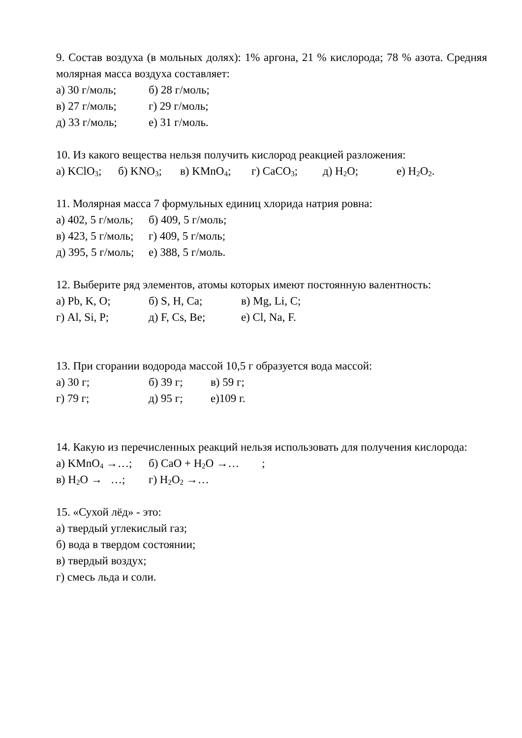9. Состав воздуха (в мольных долях): 1% аргона, 21 % кислорода; 78 % азота. Средняя молярная масса воздуха составляет:
а) 30 г/моль; б) 28 г/моль;
в) 27 г/моль; г) 29 г/моль;
д) 33 г/моль; е) 31 г/моль.
10. Из какого вещества нельзя получить кислород реакцией разложения:
а) KClO<sub>3</sub>; б) KNO<sub>3</sub>; в) KMnO<sub>4</sub>; г) CaCO<sub>3</sub>; д) H<sub>2</sub>O; е) H<sub>2</sub>O<sub>2</sub>.
11. Молярная масса 7 формульных единиц хлорида натрия ровна:
а) 402, 5 г/моль; б) 409, 5 г/моль;
в) 423, 5 г/моль; г) 409, 5 г/моль;
д) 395, 5 г/моль; е) 388, 5 г/моль.
12. Выберите ряд элементов, атомы которых имеют постоянную валентность:
а) Pb, K, O; б) S, H, Ca; в) Mg, Li, C;
г) Al, Si, P; д) F, Cs, Be; е) Cl, Na, F.
13. При сгорании водорода массой 10,5 г образуется вода массой:
а) 30 г; б) 39 г; в) 59 г;
г) 79 г; д) 95 г; е)109 г.
14. Какую из перечисленных реакций нельзя использовать для получения кислорода:
а) KMnO<sub>4</sub> →…; б) CaO + H<sub>2</sub>O →… ;
в) H<sub>2</sub>O → …; г) H<sub>2</sub>O<sub>2</sub> →…
15. «Сухой лёд» - это:
а) твердый углекислый газ;
б) вода в твердом состоянии;
в) твердый воздух;
г) смесь льда и соли.